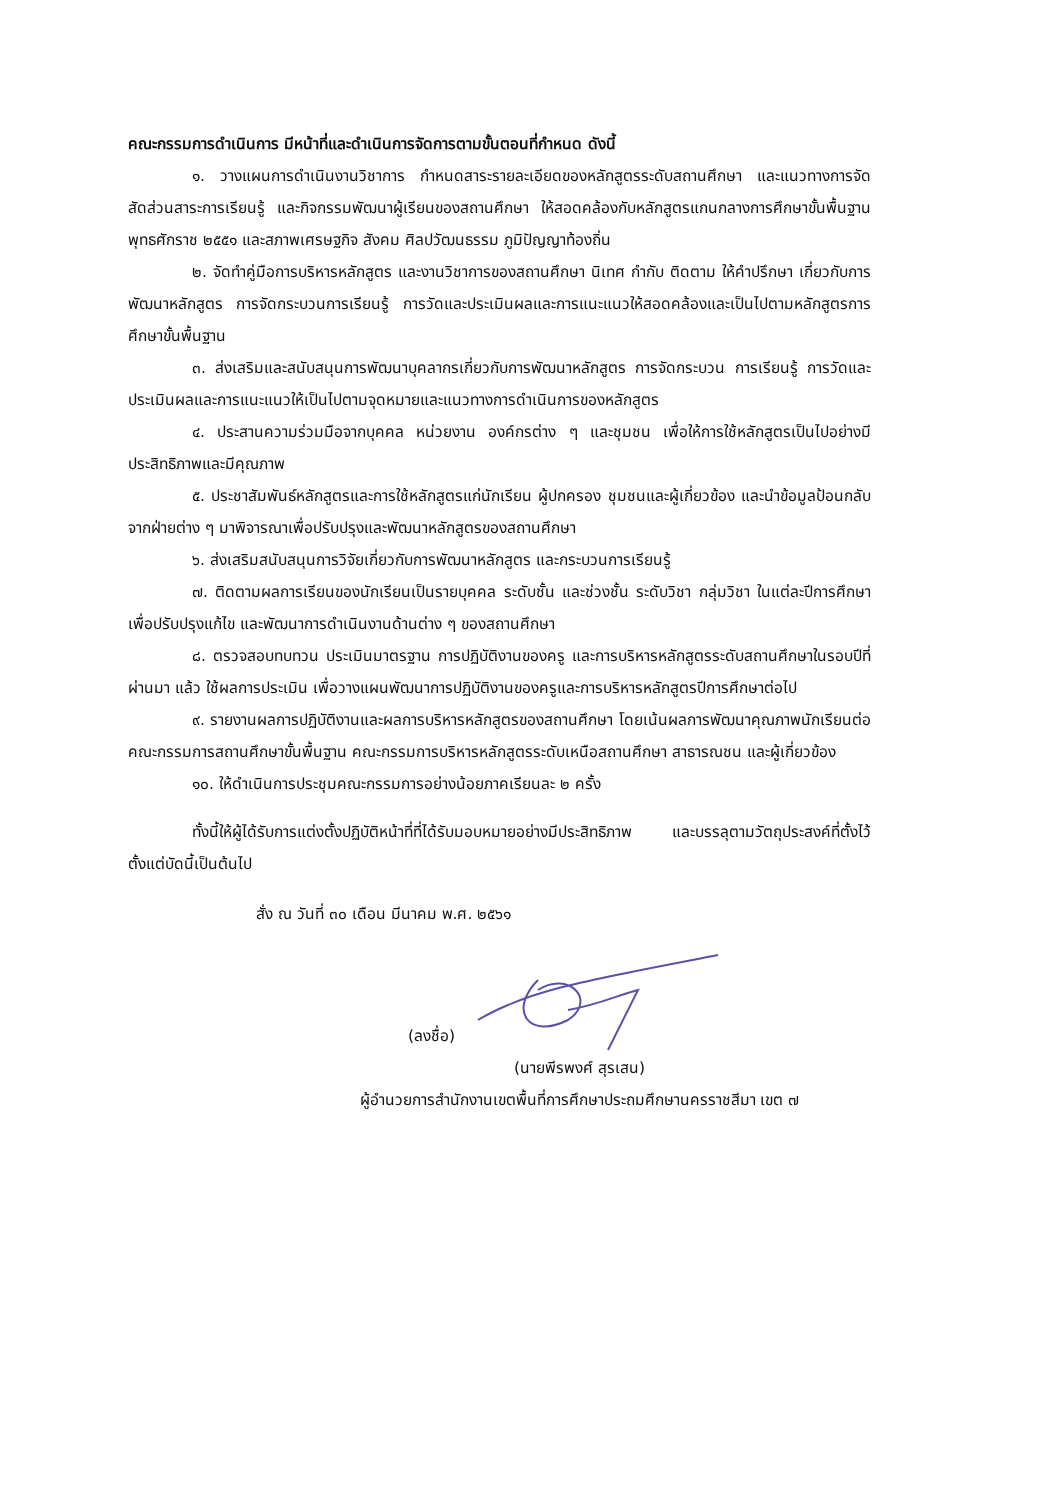คณะกรรมการดำเนินการ มีหน้าที่และดำเนินการจัดการตามขั้นตอนที่กำหนด ดังนี้
๑. วางแผนการดำเนินงานวิชาการ กำหนดสาระรายละเอียดของหลักสูตรระดับสถานศึกษา และแนวทางการจัดสัดส่วนสาระการเรียนรู้ และกิจกรรมพัฒนาผู้เรียนของสถานศึกษา ให้สอดคล้องกับหลักสูตรแกนกลางการศึกษาขั้นพื้นฐาน พุทธศักราช ๒๕๕๑ และสภาพเศรษฐกิจ สังคม ศิลปวัฒนธรรม ภูมิปัญญาท้องถิ่น
๒. จัดทำคู่มือการบริหารหลักสูตร และงานวิชาการของสถานศึกษา นิเทศ กำกับ ติดตาม ให้คำปรึกษา เกี่ยวกับการพัฒนาหลักสูตร การจัดกระบวนการเรียนรู้ การวัดและประเมินผลและการแนะแนวให้สอดคล้องและเป็นไปตามหลักสูตรการศึกษาขั้นพื้นฐาน
๓. ส่งเสริมและสนับสนุนการพัฒนาบุคลากรเกี่ยวกับการพัฒนาหลักสูตร การจัดกระบวน การเรียนรู้ การวัดและประเมินผลและการแนะแนวให้เป็นไปตามจุดหมายและแนวทางการดำเนินการของหลักสูตร
๔. ประสานความร่วมมือจากบุคคล หน่วยงาน องค์กรต่าง ๆ และชุมชน เพื่อให้การใช้หลักสูตรเป็นไปอย่างมีประสิทธิภาพและมีคุณภาพ
๕. ประชาสัมพันธ์หลักสูตรและการใช้หลักสูตรแก่นักเรียน ผู้ปกครอง ชุมชนและผู้เกี่ยวข้อง และนำข้อมูลป้อนกลับจากฝ่ายต่าง ๆ มาพิจารณาเพื่อปรับปรุงและพัฒนาหลักสูตรของสถานศึกษา
๖. ส่งเสริมสนับสนุนการวิจัยเกี่ยวกับการพัฒนาหลักสูตร และกระบวนการเรียนรู้
๗. ติดตามผลการเรียนของนักเรียนเป็นรายบุคคล ระดับชั้น และช่วงชั้น ระดับวิชา กลุ่มวิชา ในแต่ละปีการศึกษา เพื่อปรับปรุงแก้ไข และพัฒนาการดำเนินงานด้านต่าง ๆ ของสถานศึกษา
๘. ตรวจสอบทบทวน ประเมินมาตรฐาน การปฏิบัติงานของครู และการบริหารหลักสูตรระดับสถานศึกษาในรอบปีที่ผ่านมา แล้ว ใช้ผลการประเมิน เพื่อวางแผนพัฒนาการปฏิบัติงานของครูและการบริหารหลักสูตรปีการศึกษาต่อไป
๙. รายงานผลการปฏิบัติงานและผลการบริหารหลักสูตรของสถานศึกษา โดยเน้นผลการพัฒนาคุณภาพนักเรียนต่อคณะกรรมการสถานศึกษาขั้นพื้นฐาน คณะกรรมการบริหารหลักสูตรระดับเหนือสถานศึกษา สาธารณชน และผู้เกี่ยวข้อง
๑๐. ให้ดำเนินการประชุมคณะกรรมการอย่างน้อยภาคเรียนละ ๒ ครั้ง
ทั้งนี้ให้ผู้ได้รับการแต่งตั้งปฏิบัติหน้าที่ที่ได้รับมอบหมายอย่างมีประสิทธิภาพ และบรรลุตามวัตถุประสงค์ที่ตั้งไว้ ตั้งแต่บัดนี้เป็นต้นไป
สั่ง ณ วันที่ ๓๐ เดือน มีนาคม พ.ศ. ๒๕๖๑
(ลงชื่อ)
(นายพีรพงศ์ สุรเสน)
ผู้อำนวยการสำนักงานเขตพื้นที่การศึกษาประถมศึกษานครราชสีมา เขต ๗